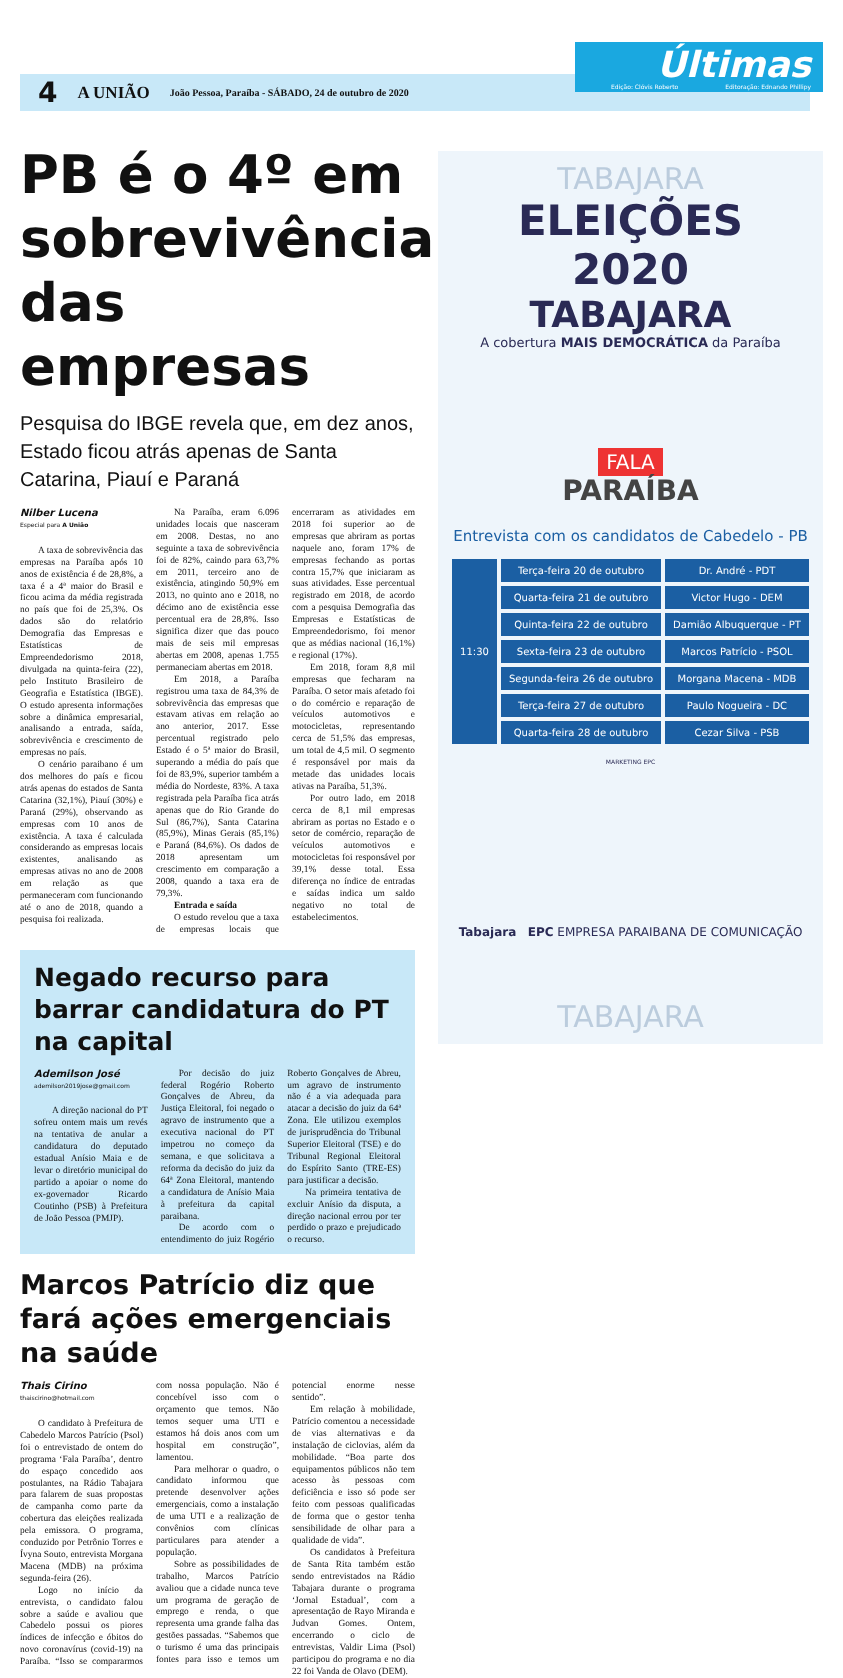Últimas Edição: Clóvis Roberto Editoração: Ednando Phillipy
4 A UNIÃO João Pessoa, Paraíba - SÁBADO, 24 de outubro de 2020
PB é o 4º em sobrevivência das empresas
Pesquisa do IBGE revela que, em dez anos, Estado ficou atrás apenas de Santa Catarina, Piauí e Paraná
Nilber Lucena
Especial para A União
A taxa de sobrevivência das empresas na Paraíba após 10 anos de existência é de 28,8%, a taxa é a 4ª maior do Brasil e ficou acima da média registrada no país que foi de 25,3%. Os dados são do relatório Demografia das Empresas e Estatísticas de Empreendedorismo 2018, divulgada na quinta-feira (22), pelo Instituto Brasileiro de Geografia e Estatística (IBGE). O estudo apresenta informações sobre a dinâmica empresarial, analisando a entrada, saída, sobrevivência e crescimento de empresas no país.
O cenário paraibano é um dos melhores do país e ficou atrás apenas do estados de Santa Catarina (32,1%), Piauí (30%) e Paraná (29%), observando as empresas com 10 anos de existência. A taxa é calculada considerando as empresas locais existentes, analisando as empresas ativas no ano de 2008 em relação as que permaneceram com funcionando até o ano de 2018, quando a pesquisa foi realizada.
Na Paraíba, eram 6.096 unidades locais que nasceram em 2008. Destas, no ano seguinte a taxa de sobrevivência foi de 82%, caindo para 63,7% em 2011, terceiro ano de existência, atingindo 50,9% em 2013, no quinto ano e 2018, no décimo ano de existência esse percentual era de 28,8%. Isso significa dizer que das pouco mais de seis mil empresas abertas em 2008, apenas 1.755 permaneciam abertas em 2018.
Em 2018, a Paraíba registrou uma taxa de 84,3% de sobrevivência das empresas que estavam ativas em relação ao ano anterior, 2017. Esse percentual registrado pelo Estado é o 5ª maior do Brasil, superando a média do país que foi de 83,9%, superior também a média do Nordeste, 83%. A taxa registrada pela Paraíba fica atrás apenas que do Rio Grande do Sul (86,7%), Santa Catarina (85,9%), Minas Gerais (85,1%) e Paraná (84,6%). Os dados de 2018 apresentam um crescimento em comparação a 2008, quando a taxa era de 79,3%.
Entrada e saída
O estudo revelou que a taxa de empresas locais que encerraram as atividades em 2018 foi superior ao de empresas que abriram as portas naquele ano, foram 17% de empresas fechando as portas contra 15,7% que iniciaram as suas atividades. Esse percentual registrado em 2018, de acordo com a pesquisa Demografia das Empresas e Estatísticas de Empreendedorismo, foi menor que as médias nacional (16,1%) e regional (17%).
Em 2018, foram 8,8 mil empresas que fecharam na Paraíba. O setor mais afetado foi o do comércio e reparação de veículos automotivos e motocicletas, representando cerca de 51,5% das empresas, um total de 4,5 mil. O segmento é responsável por mais da metade das unidades locais ativas na Paraíba, 51,3%.
Por outro lado, em 2018 cerca de 8,1 mil empresas abriram as portas no Estado e o setor de comércio, reparação de veículos automotivos e motocicletas foi responsável por 39,1% desse total. Essa diferença no índice de entradas e saídas indica um saldo negativo no total de estabelecimentos.
Negado recurso para barrar candidatura do PT na capital
Ademilson José
ademilson2019jose@gmail.com
A direção nacional do PT sofreu ontem mais um revés na tentativa de anular a candidatura do deputado estadual Anísio Maia e de levar o diretório municipal do partido a apoiar o nome do ex-governador Ricardo Coutinho (PSB) à Prefeitura de João Pessoa (PMJP).
Por decisão do juiz federal Rogério Roberto Gonçalves de Abreu, da Justiça Eleitoral, foi negado o agravo de instrumento que a executiva nacional do PT impetrou no começo da semana, e que solicitava a reforma da decisão do juiz da 64ª Zona Eleitoral, mantendo a candidatura de Anísio Maia à prefeitura da capital paraibana.
De acordo com o entendimento do juiz Rogério Roberto Gonçalves de Abreu, um agravo de instrumento não é a via adequada para atacar a decisão do juiz da 64ª Zona. Ele utilizou exemplos de jurisprudência do Tribunal Superior Eleitoral (TSE) e do Tribunal Regional Eleitoral do Espírito Santo (TRE-ES) para justificar a decisão.
Na primeira tentativa de excluir Anísio da disputa, a direção nacional errou por ter perdido o prazo e prejudicado o recurso.
Marcos Patrício diz que fará ações emergenciais na saúde
Thais Cirino
thaiscirino@hotmail.com
O candidato à Prefeitura de Cabedelo Marcos Patrício (Psol) foi o entrevistado de ontem do programa ‘Fala Paraíba’, dentro do espaço concedido aos postulantes, na Rádio Tabajara para falarem de suas propostas de campanha como parte da cobertura das eleições realizada pela emissora. O programa, conduzido por Petrônio Torres e Ívyna Souto, entrevista Morgana Macena (MDB) na próxima segunda-feira (26).
Logo no início da entrevista, o candidato falou sobre a saúde e avaliou que Cabedelo possui os piores índices de infecção e óbitos do novo coronavírus (covid-19) na Paraíba. “Isso se compararmos com nossa população. Não é concebível isso com o orçamento que temos. Não temos sequer uma UTI e estamos há dois anos com um hospital em construção”, lamentou.
Para melhorar o quadro, o candidato informou que pretende desenvolver ações emergenciais, como a instalação de uma UTI e a realização de convênios com clínicas particulares para atender a população.
Sobre as possibilidades de trabalho, Marcos Patrício avaliou que a cidade nunca teve um programa de geração de emprego e renda, o que representa uma grande falha das gestões passadas. “Sabemos que o turismo é uma das principais fontes para isso e temos um potencial enorme nesse sentido”.
Em relação à mobilidade, Patrício comentou a necessidade de vias alternativas e da instalação de ciclovias, além da mobilidade. “Boa parte dos equipamentos públicos não tem acesso às pessoas com deficiência e isso só pode ser feito com pessoas qualificadas de forma que o gestor tenha sensibilidade de olhar para a qualidade de vida”.
Os candidatos à Prefeitura de Santa Rita também estão sendo entrevistados na Rádio Tabajara durante o programa ‘Jornal Estadual’, com a apresentação de Rayo Miranda e Judvan Gomes. Ontem, encerrando o ciclo de entrevistas, Valdir Lima (Psol) participou do programa e no dia 22 foi Vanda de Olavo (DEM).
TABAJARA
ELEIÇÕES
2020
TABAJARA
A cobertura MAIS DEMOCRÁTICA da Paraíba
FALA
PARAÍBA
Entrevista com os candidatos de Cabedelo - PB
| 11:30 | Terça-feira 20 de outubro | Dr. André - PDT |
| | Quarta-feira 21 de outubro | Victor Hugo - DEM |
| | Quinta-feira 22 de outubro | Damião Albuquerque - PT |
| | Sexta-feira 23 de outubro | Marcos Patrício - PSOL |
| | Segunda-feira 26 de outubro | Morgana Macena - MDB |
| | Terça-feira 27 de outubro | Paulo Nogueira - DC |
| | Quarta-feira 28 de outubro | Cezar Silva - PSB |
MARKETING EPC
Tabajara EPC EMPRESA PARAIBANA DE COMUNICAÇÃO
TABAJARA